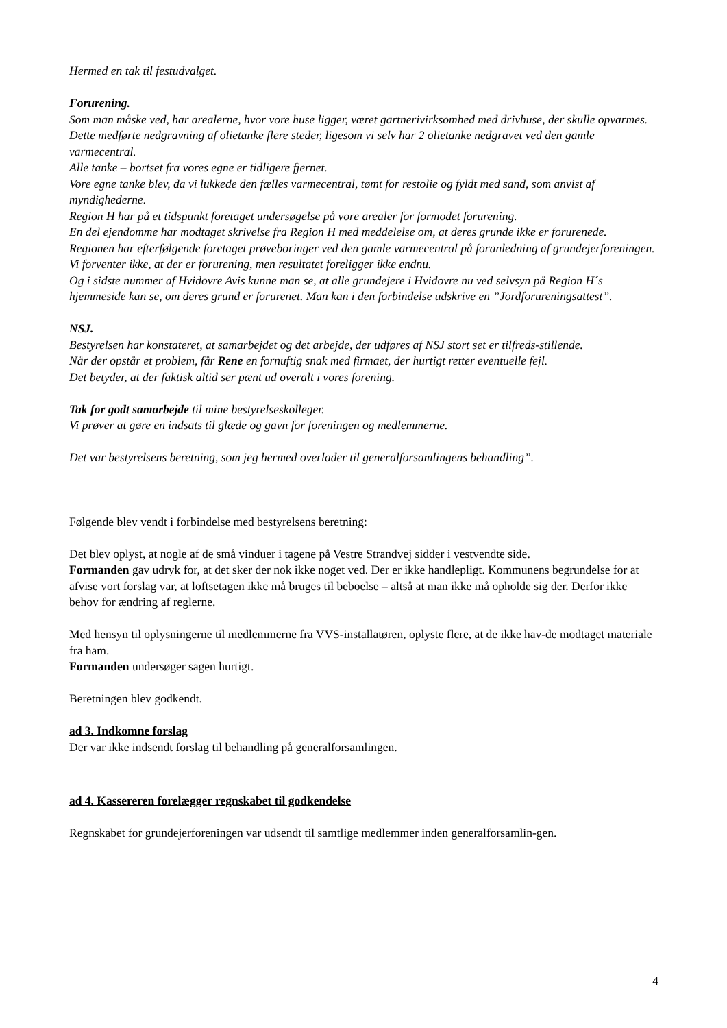Hermed en tak til festudvalget.
Forurening.
Som man måske ved, har arealerne, hvor vore huse ligger, været gartnerivirksomhed med drivhuse, der skulle opvarmes. Dette medførte nedgravning af olietanke flere steder, ligesom vi selv har 2 olietanke nedgravet ved den gamle varmecentral.
Alle tanke – bortset fra vores egne er tidligere fjernet.
Vore egne tanke blev, da vi lukkede den fælles varmecentral, tømt for restolie og fyldt med sand, som anvist af myndighederne.
Region H har på et tidspunkt foretaget undersøgelse på vore arealer for formodet forurening.
En del ejendomme har modtaget skrivelse fra Region H med meddelelse om, at deres grunde ikke er forurenede.
Regionen har efterfølgende foretaget prøveboringer ved den gamle varmecentral på foranledning af grundejerforeningen.
Vi forventer ikke, at der er forurening, men resultatet foreligger ikke endnu.
Og i sidste nummer af Hvidovre Avis kunne man se, at alle grundejere i Hvidovre nu ved selvsyn på Region H´s hjemmeside kan se, om deres grund er forurenet. Man kan i den forbindelse udskrive en ”Jordforureningsattest”.
NSJ.
Bestyrelsen har konstateret, at samarbejdet og det arbejde, der udføres af NSJ stort set er tilfreds-stillende.
Når der opstår et problem, får Rene en fornuftig snak med firmaet, der hurtigt retter eventuelle fejl.
Det betyder, at der faktisk altid ser pænt ud overalt i vores forening.
Tak for godt samarbejde til mine bestyrelseskolleger.
Vi prøver at gøre en indsats til glæde og gavn for foreningen og medlemmerne.
Det var bestyrelsens beretning, som jeg hermed overlader til generalforsamlingens behandling”.
Følgende blev vendt i forbindelse med bestyrelsens beretning:
Det blev oplyst, at nogle af de små vinduer i tagene på Vestre Strandvej sidder i vestvendte side.
Formanden gav udryk for, at det sker der nok ikke noget ved. Der er ikke handlepligt. Kommunens begrundelse for at afvise vort forslag var, at loftsetagen ikke må bruges til beboelse – altså at man ikke må opholde sig der. Derfor ikke behov for ændring af reglerne.
Med hensyn til oplysningerne til medlemmerne fra VVS-installatøren, oplyste flere, at de ikke hav-de modtaget materiale fra ham.
Formanden undersøger sagen hurtigt.
Beretningen blev godkendt.
ad 3. Indkomne forslag
Der var ikke indsendt forslag til behandling på generalforsamlingen.
ad 4. Kassereren forelægger regnskabet til godkendelse
Regnskabet for grundejerforeningen var udsendt til samtlige medlemmer inden generalforsamlin-gen.
4